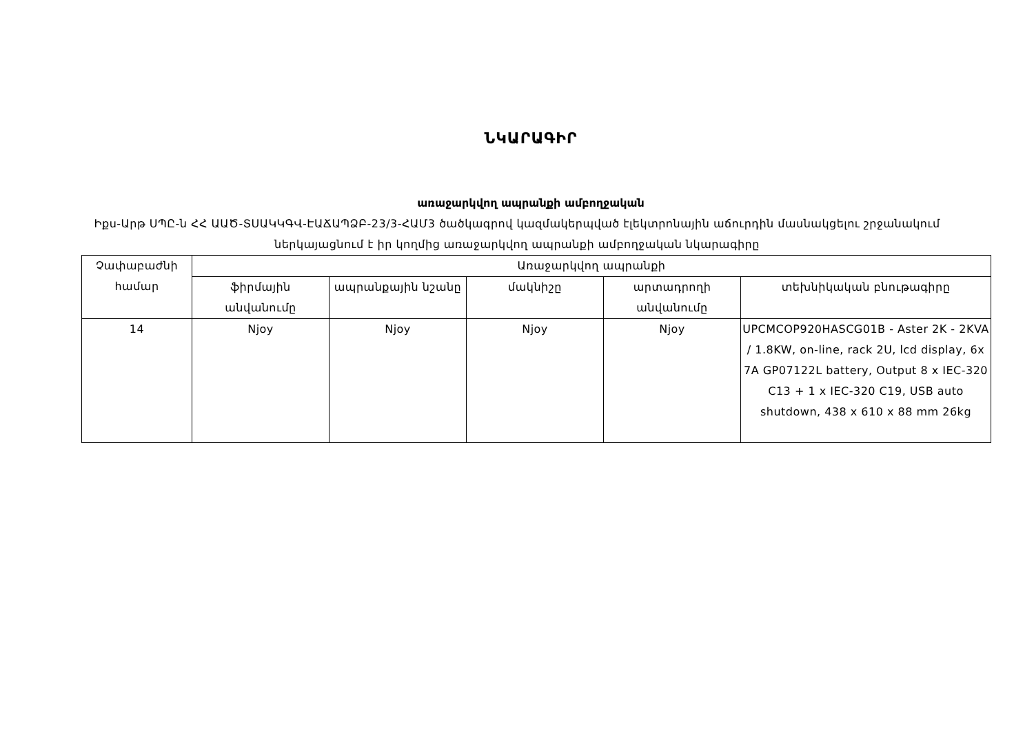ՆԿԱՐԱԳԻՐ
առաջարկվող ապրանքի ամբողջական
Իքս-Արթ ՍՊԸ-ն ՀՀ ԱԱԾ-ՏՍԱԿԿԳՎ-ԷԱՃԱՊՁԲ-23/3-ՀԱՄ3 ծածկագրով կազմակերպված էլեկտրոնային աճուրդին մասնակցելու շրջանակում ներկայացնում է իր կողմից առաջարկվող ապրանքի ամբողջական նկարագիրը
| Չափաբաժնի համար | Առաջարկվող ապրանքի | | | | |
| --- | --- | --- | --- | --- | --- |
| | ֆիրմային անվանումը | ապրանքային նշանը | մակնիշը | արտադրողի անվանումը | տեխնիկական բնութագիրը |
| 14 | Njoy | Njoy | Njoy | Njoy | UPCMCOP920HASCG01B - Aster 2K - 2KVA / 1.8KW, on-line, rack 2U, lcd display, 6x 7A GP07122L battery, Output 8 x IEC-320 C13 + 1 x IEC-320 C19, USB auto shutdown, 438 x 610 x 88 mm 26kg |